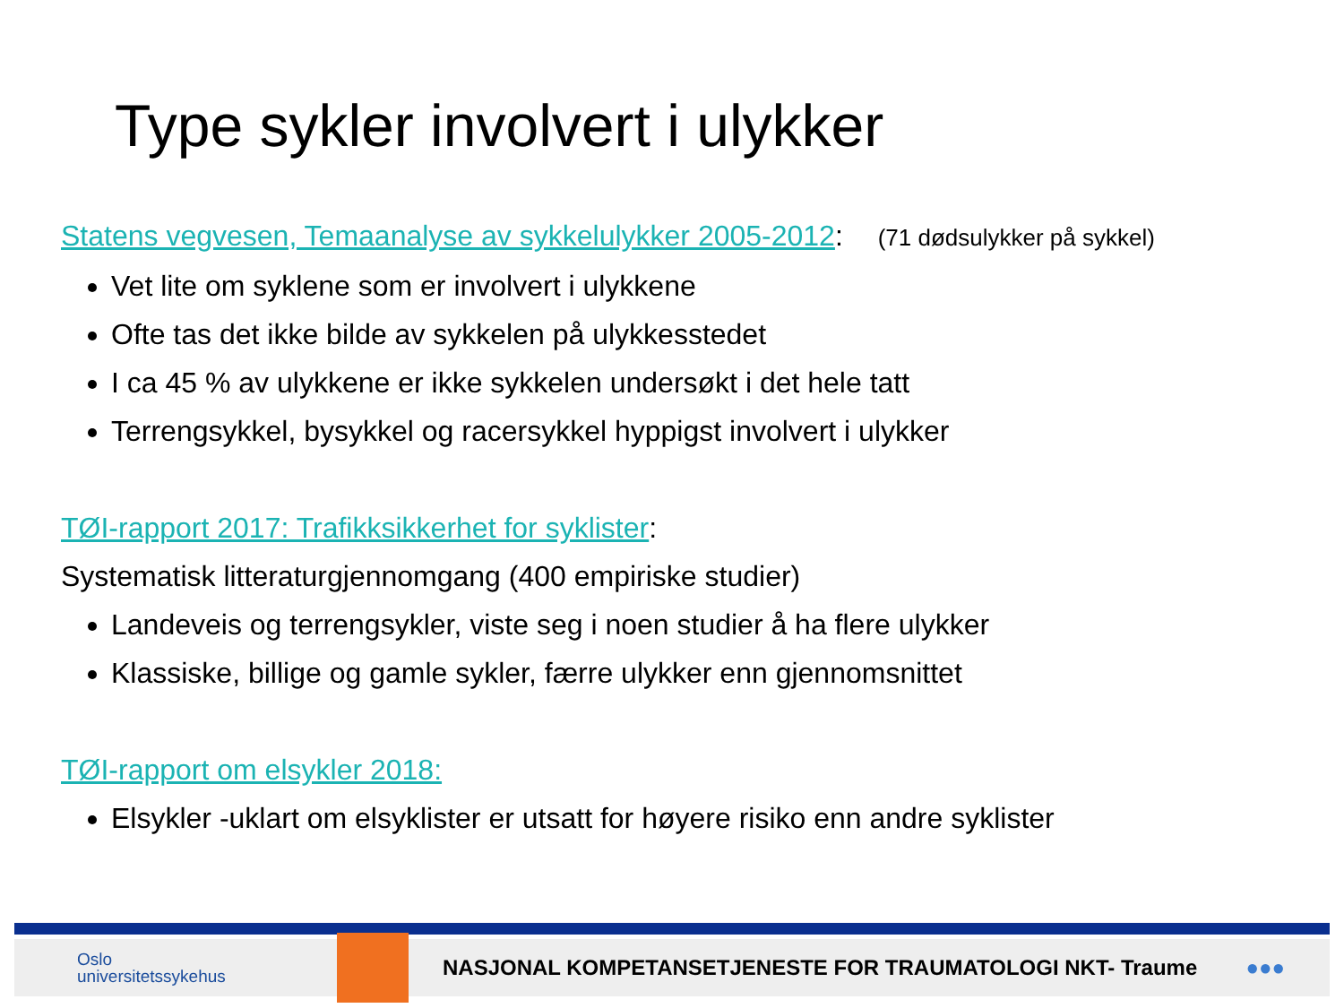Type sykler involvert i ulykker
Statens vegvesen, Temaanalyse av sykkelulykker 2005-2012: (71 dødsulykker på sykkel)
Vet lite om syklene som er involvert i ulykkene
Ofte tas det ikke bilde av sykkelen på ulykkesstedet
I ca 45 % av ulykkene er ikke sykkelen undersøkt i det hele tatt
Terrengsykkel, bysykkel og racersykkel hyppigst involvert i ulykker
TØI-rapport 2017: Trafikksikkerhet for syklister:
Systematisk litteraturgjennomgang (400 empiriske studier)
Landeveis og terrengsykler, viste seg i noen studier å ha flere ulykker
Klassiske, billige og gamle sykler, færre ulykker enn gjennomsnittet
TØI-rapport om elsykler 2018:
Elsykler -uklart om elsyklister er utsatt for høyere risiko enn andre syklister
Oslo
universitetssykehus
NASJONAL KOMPETANSETJENESTE FOR TRAUMATOLOGI NKT- Traume
●●●